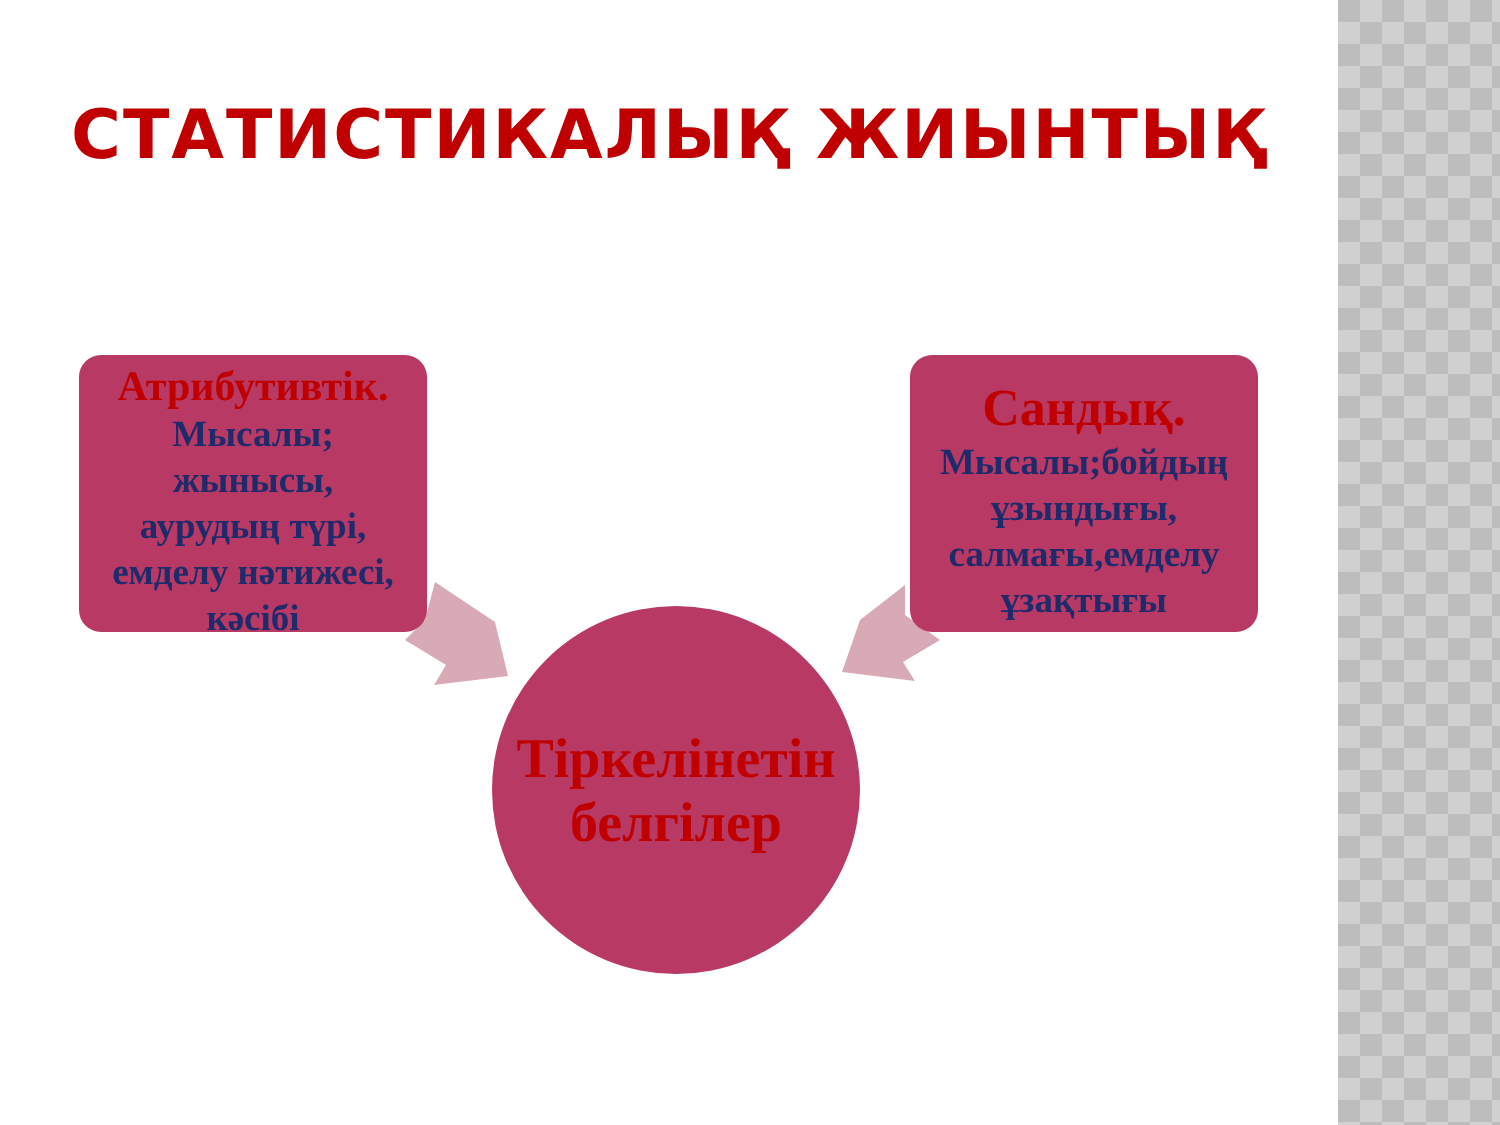СТАТИСТИКАЛЫҚ ЖИЫНТЫҚ
Атрибутивтік.
Мысалы;
жынысы,
аурудың түрі,
емделу нәтижесі,
кәсібі
Сандық.
Мысалы;бойдың ұзындығы, салмағы,емделу ұзақтығы
Тіркелінетін
белгілер